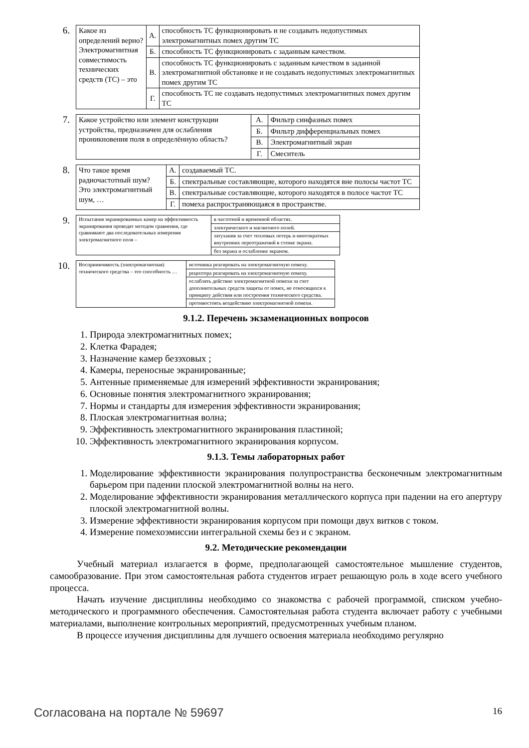6.
| Какое из определений верно? Электромагнитная совместимость технических средств (ТС) – это | А. | способность ТС функционировать и не создавать недопустимых электромагнитных помех другим ТС |
| | Б. | способность ТС функционировать с заданным качеством. |
| | В. | способность ТС функционировать с заданным качеством в заданной электромагнитной обстановке и не создавать недопустимых электромагнитных помех другим ТС |
| | Г. | способность ТС не создавать недопустимых электромагнитных помех другим ТС |
7.
| Какое устройство или элемент конструкции устройства, предназначен для ослабления проникновения поля в определённую область? | А. | Фильтр синфазных помех |
| | Б. | Фильтр дифференциальных помех |
| | В. | Электромагнитный экран |
| | Г. | Смеситель |
8.
| Что такое время радиочастотный шум? Это электромагнитный шум, … | А. | создаваемый ТС. |
| | Б. | спектральные составляющие, которого находятся вне полосы частот ТС |
| | В. | спектральные составляющие, которого находятся в полосе частот ТС |
| | Г. | помеха распространяющаяся в пространстве. |
9.
| Испытания экранированных камер на эффективность экранирования проводят методом сравнения, где сравнивают два последовательных измерения электромагнитного поля – | в частотной и временной областях. |
| | электрического и магнитного полей. |
| | затухания за счет тепловых потерь и многократных внутренних переотражений в стенке экрана. |
| | без экрана и ослабление экраном. |
10.
| Восприимчивость (электромагнитная) технического средства – это способность … | источника реагировать на электромагнитную помеху. |
| | рецептора реагировать на электромагнитную помеху. |
| | ослаблять действие электромагнитной помехи за счет дополнительных средств защиты от помех, не относящихся к принципу действия или построения технического средства. |
| | противостоять воздействию электромагнитной помехи. |
9.1.2. Перечень экзаменационных вопросов
1. Природа электромагнитных помех;
2. Клетка Фарадея;
3. Назначение камер безэховых ;
4. Камеры, переносные экранированные;
5. Антенные применяемые для измерений эффективности экранирования;
6. Основные понятия электромагнитного экранирования;
7. Нормы и стандарты для измерения эффективности экранирования;
8. Плоская электромагнитная волна;
9. Эффективность электромагнитного экранирования пластиной;
10. Эффективность электромагнитного экранирования корпусом.
9.1.3. Темы лабораторных работ
1. Моделирование эффективности экранирования полупространства бесконечным электромагнитным барьером при падении плоской электромагнитной волны на него.
2. Моделирование эффективности экранирования металлического корпуса при падении на его апертуру плоской электромагнитной волны.
3. Измерение эффективности экранирования корпусом при помощи двух витков с током.
4. Измерение помехоэмиссии интегральной схемы без и с экраном.
9.2. Методические рекомендации
Учебный материал излагается в форме, предполагающей самостоятельное мышление студентов, самообразование. При этом самостоятельная работа студентов играет решающую роль в ходе всего учебного процесса.
Начать изучение дисциплины необходимо со знакомства с рабочей программой, списком учебно-методического и программного обеспечения. Самостоятельная работа студента включает работу с учебными материалами, выполнение контрольных мероприятий, предусмотренных учебным планом.
В процессе изучения дисциплины для лучшего освоения материала необходимо регулярно
Согласована на портале № 59697 16